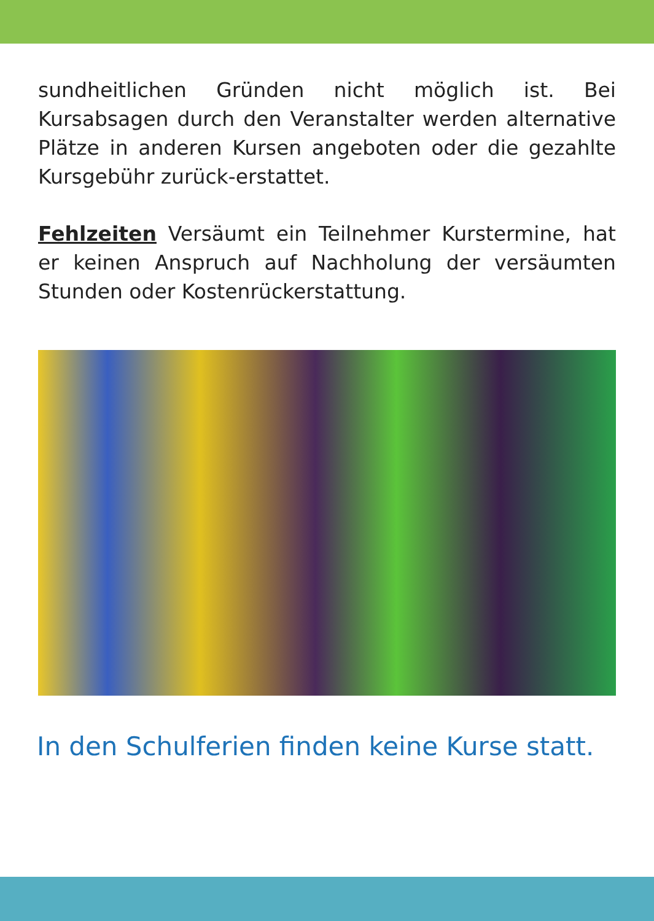sundheitlichen Gründen nicht möglich ist. Bei Kursabsagen durch den Veranstalter werden alternative Plätze in anderen Kursen angeboten oder die gezahlte Kursgebühr zurück-erstattet.
Fehlzeiten Versäumt ein Teilnehmer Kurstermine, hat er keinen Anspruch auf Nachholung der versäumten Stunden oder Kostenrückerstattung.
In den Schulferien finden keine Kurse statt.